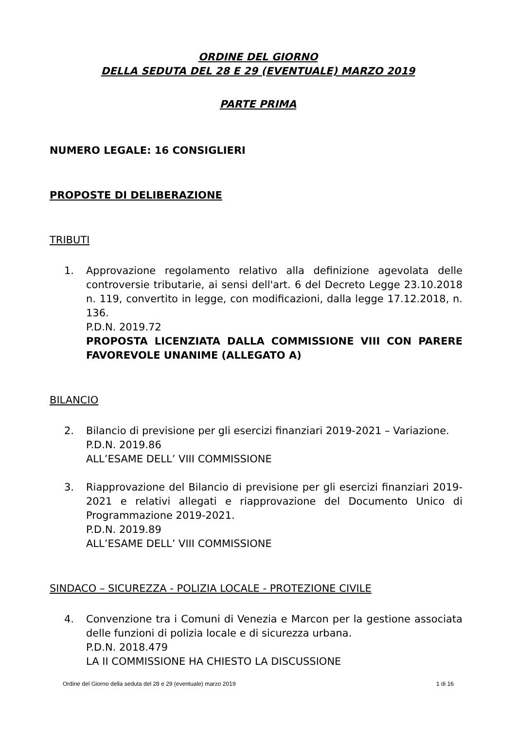ORDINE DEL GIORNO
DELLA SEDUTA DEL 28 E 29 (EVENTUALE) MARZO 2019
PARTE PRIMA
NUMERO LEGALE: 16 CONSIGLIERI
PROPOSTE DI DELIBERAZIONE
TRIBUTI
1. Approvazione regolamento relativo alla definizione agevolata delle controversie tributarie, ai sensi dell'art. 6 del Decreto Legge 23.10.2018 n. 119, convertito in legge, con modificazioni, dalla legge 17.12.2018, n. 136.
P.D.N. 2019.72
PROPOSTA LICENZIATA DALLA COMMISSIONE VIII CON PARERE FAVOREVOLE UNANIME (ALLEGATO A)
BILANCIO
2. Bilancio di previsione per gli esercizi finanziari 2019-2021 – Variazione.
P.D.N. 2019.86
ALL’ESAME DELL’ VIII COMMISSIONE
3. Riapprovazione del Bilancio di previsione per gli esercizi finanziari 2019-2021 e relativi allegati e riapprovazione del Documento Unico di Programmazione 2019-2021.
P.D.N. 2019.89
ALL’ESAME DELL’ VIII COMMISSIONE
SINDACO – SICUREZZA - POLIZIA LOCALE - PROTEZIONE CIVILE
4. Convenzione tra i Comuni di Venezia e Marcon per la gestione associata delle funzioni di polizia locale e di sicurezza urbana.
P.D.N. 2018.479
LA II COMMISSIONE HA CHIESTO LA DISCUSSIONE
Ordine del Giorno della seduta del 28 e 29 (eventuale) marzo 2019 1 di 16